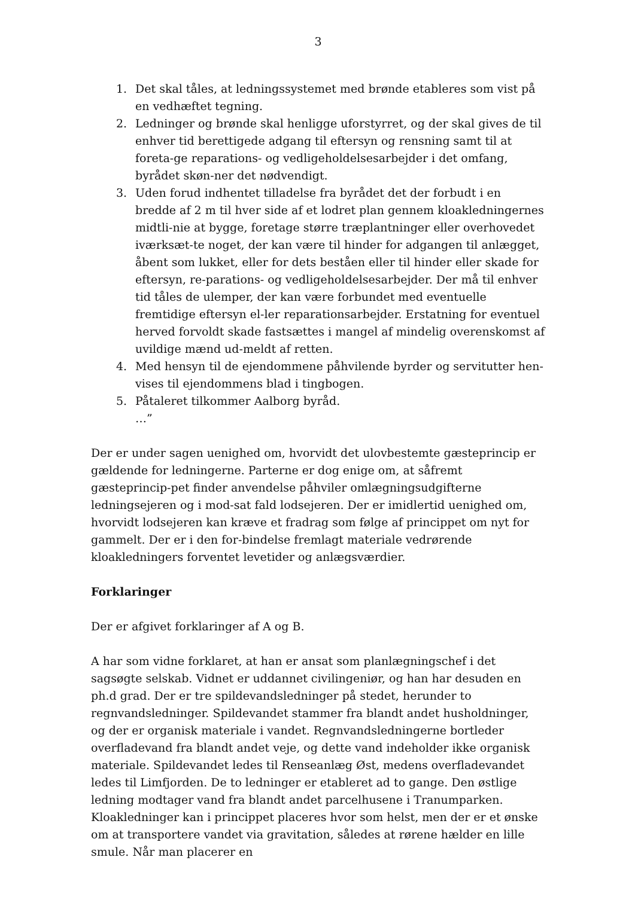3
1. Det skal tåles, at ledningssystemet med brønde etableres som vist på en vedhæftet tegning.
2. Ledninger og brønde skal henligge uforstyrret, og der skal gives de til enhver tid berettigede adgang til eftersyn og rensning samt til at foreta-ge reparations- og vedligeholdelsesarbejder i det omfang, byrådet skøn-ner det nødvendigt.
3. Uden forud indhentet tilladelse fra byrådet det der forbudt i en bredde af 2 m til hver side af et lodret plan gennem kloakledningernes midtli-nie at bygge, foretage større træplantninger eller overhovedet iværksæt-te noget, der kan være til hinder for adgangen til anlægget, åbent som lukket, eller for dets beståen eller til hinder eller skade for eftersyn, re-parations- og vedligeholdelsesarbejder. Der må til enhver tid tåles de ulemper, der kan være forbundet med eventuelle fremtidige eftersyn el-ler reparationsarbejder. Erstatning for eventuel herved forvoldt skade fastsættes i mangel af mindelig overenskomst af uvildige mænd ud-meldt af retten.
4. Med hensyn til de ejendommene påhvilende byrder og servitutter hen-vises til ejendommens blad i tingbogen.
5. Påtaleret tilkommer Aalborg byråd.
…”
Der er under sagen uenighed om, hvorvidt det ulovbestemte gæsteprincip er gældende for ledningerne. Parterne er dog enige om, at såfremt gæsteprincip-pet finder anvendelse påhviler omlægningsudgifterne ledningsejeren og i mod-sat fald lodsejeren. Der er imidlertid uenighed om, hvorvidt lodsejeren kan kræve et fradrag som følge af princippet om nyt for gammelt. Der er i den for-bindelse fremlagt materiale vedrørende kloakledningers forventet levetider og anlægsværdier.
Forklaringer
Der er afgivet forklaringer af A og B.
A har som vidne forklaret, at han er ansat som planlægningschef i det sagsøgte selskab. Vidnet er uddannet civilingeniør, og han har desuden en ph.d grad. Der er tre spildevandsledninger på stedet, herunder to regnvandsledninger. Spildevandet stammer fra blandt andet husholdninger, og der er organisk materiale i vandet. Regnvandsledningerne bortleder overfladevand fra blandt andet veje, og dette vand indeholder ikke organisk materiale. Spildevandet ledes til Renseanlæg Øst, medens overfladevandet ledes til Limfjorden. De to ledninger er etableret ad to gange. Den østlige ledning modtager vand fra blandt andet parcelhusene i Tranumparken. Kloakledninger kan i princippet placeres hvor som helst, men der er et ønske om at transportere vandet via gravitation, således at rørene hælder en lille smule. Når man placerer en